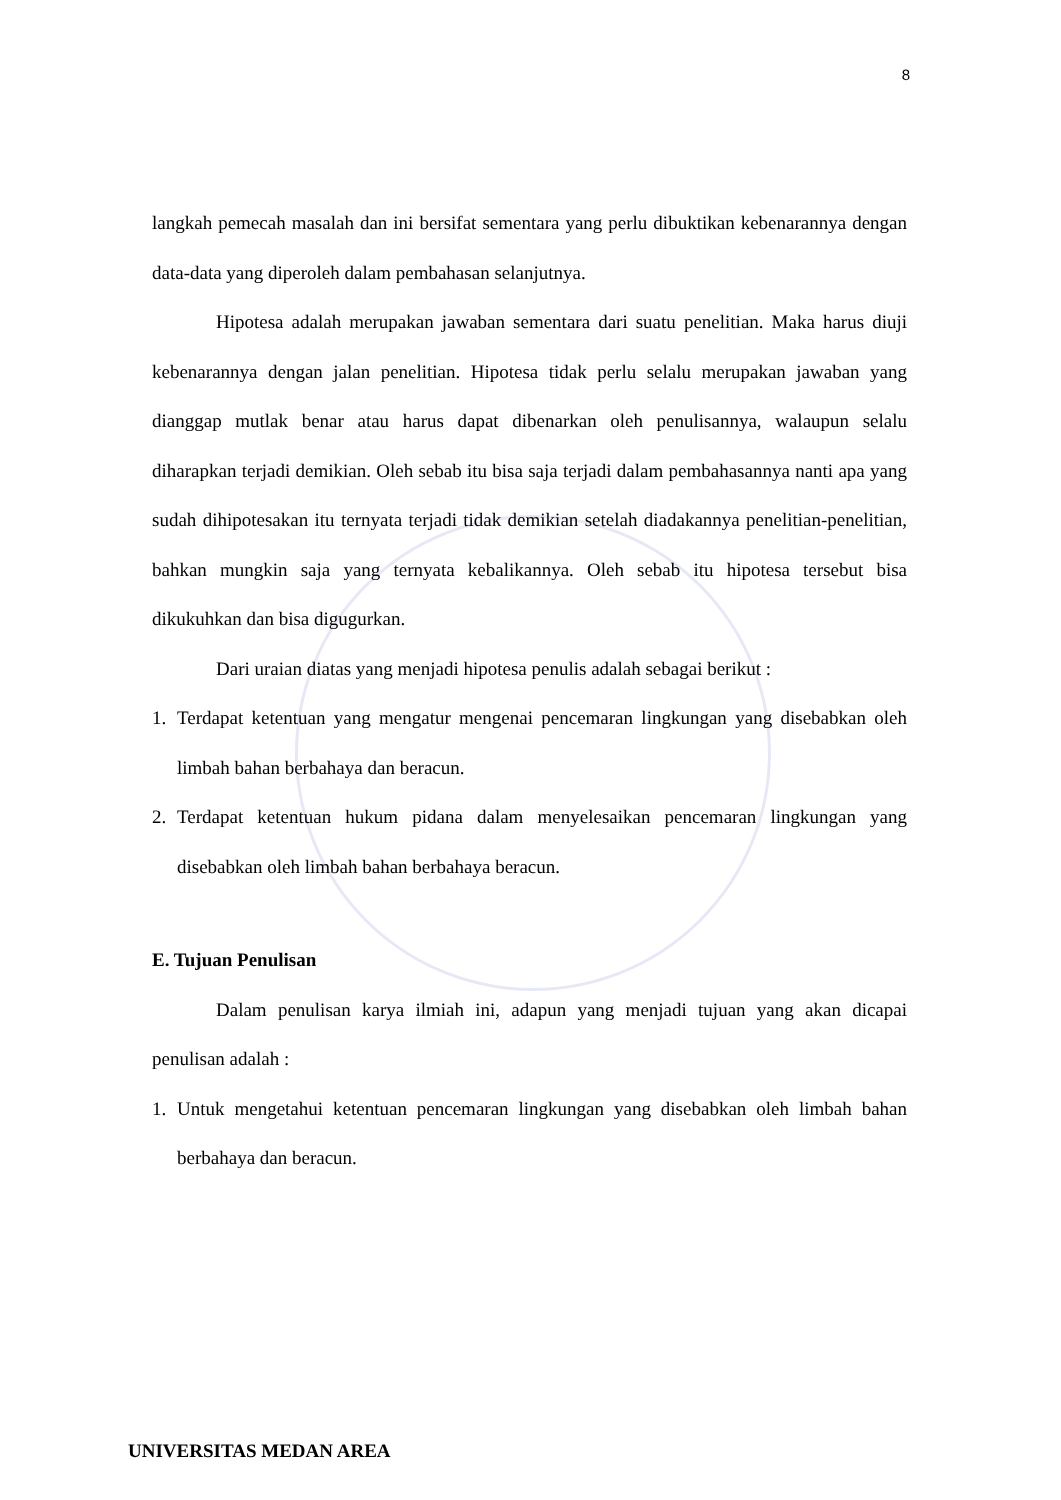8
langkah pemecah masalah dan ini bersifat sementara yang perlu dibuktikan kebenarannya dengan data-data yang diperoleh dalam pembahasan selanjutnya.
Hipotesa adalah merupakan jawaban sementara dari suatu penelitian. Maka harus diuji kebenarannya dengan jalan penelitian. Hipotesa tidak perlu selalu merupakan jawaban yang dianggap mutlak benar atau harus dapat dibenarkan oleh penulisannya, walaupun selalu diharapkan terjadi demikian. Oleh sebab itu bisa saja terjadi dalam pembahasannya nanti apa yang sudah dihipotesakan itu ternyata terjadi tidak demikian setelah diadakannya penelitian-penelitian, bahkan mungkin saja yang ternyata kebalikannya. Oleh sebab itu hipotesa tersebut bisa dikukuhkan dan bisa digugurkan.
Dari uraian diatas yang menjadi hipotesa penulis adalah sebagai berikut :
1. Terdapat ketentuan yang mengatur mengenai pencemaran lingkungan yang disebabkan oleh limbah bahan berbahaya dan beracun.
2. Terdapat ketentuan hukum pidana dalam menyelesaikan pencemaran lingkungan yang disebabkan oleh limbah bahan berbahaya beracun.
E. Tujuan Penulisan
Dalam penulisan karya ilmiah ini, adapun yang menjadi tujuan yang akan dicapai penulisan adalah :
1. Untuk mengetahui ketentuan pencemaran lingkungan yang disebabkan oleh limbah bahan berbahaya dan beracun.
UNIVERSITAS MEDAN AREA